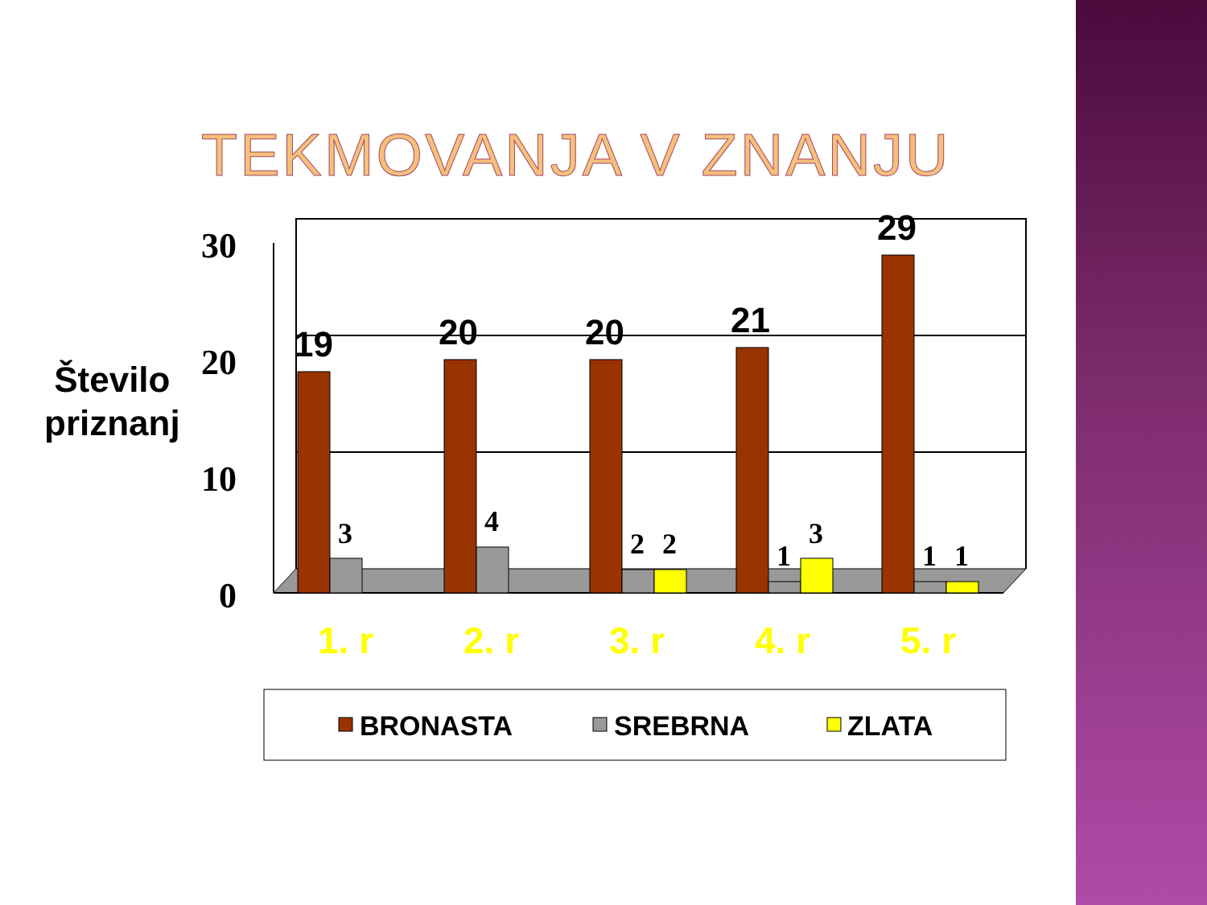TEKMOVANJA V ZNANJU
Število
priznanj
30
20
10
0
19
20
20
21
29
3
4
2
2
1
3
1
1
1. r
2. r
3. r
4. r
5. r
BRONASTA
SREBRNA
ZLATA